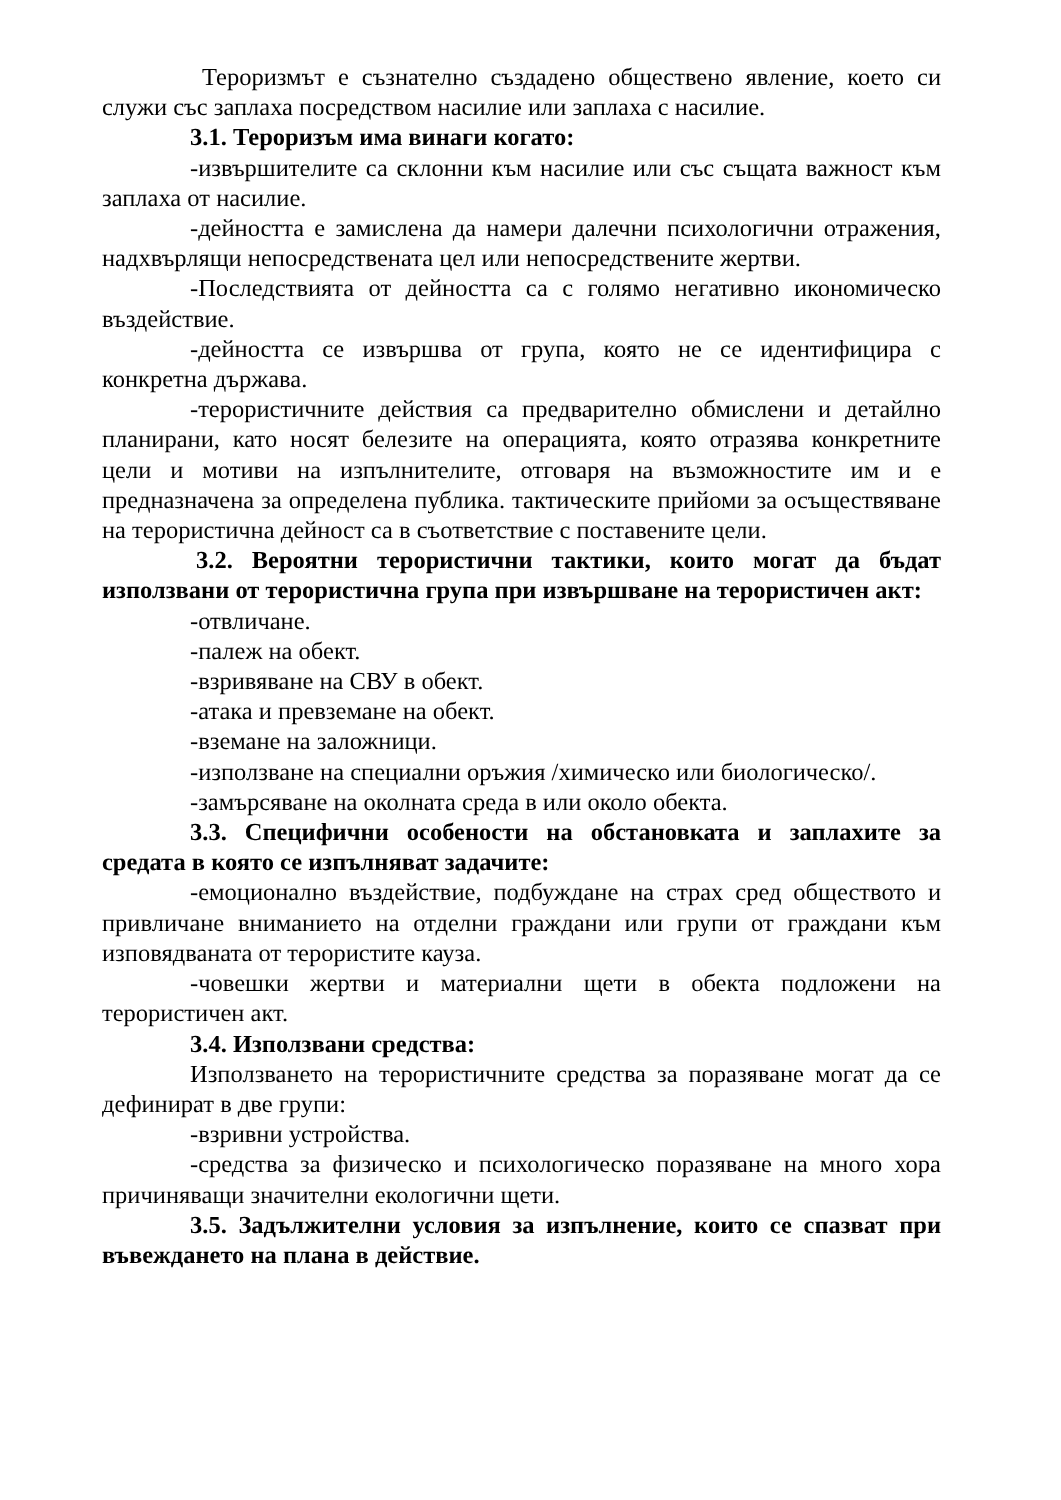Тероризмът е съзнателно създадено обществено явление, което си служи със заплаха посредством насилие или заплаха с насилие.
3.1. Тероризъм има винаги когато:
-извършителите са склонни към насилие или със същата важност към заплаха от насилие.
-дейността е замислена да намери далечни психологични отражения, надхвърлящи непосредствената цел или непосредствените жертви.
-Последствията от дейността са с голямо негативно икономическо въздействие.
-дейността се извършва от група, която не се идентифицира с конкретна държава.
-терористичните действия са предварително обмислени и детайлно планирани, като носят белезите на операцията, която отразява конкретните цели и мотиви на изпълнителите, отговаря на възможностите им и е предназначена за определена публика. тактическите прийоми за осъществяване на терористична дейност са в съответствие с поставените цели.
3.2. Вероятни терористични тактики, които могат да бъдат използвани от терористична група при извършване на терористичен акт:
-отвличане.
-палеж на обект.
-взривяване на СВУ в обект.
-атака и превземане на обект.
-вземане на заложници.
-използване на специални оръжия /химическо или биологическо/.
-замърсяване на околната среда в или около обекта.
3.3. Специфични особености на обстановката и заплахите за средата в която се изпълняват задачите:
-емоционално въздействие, подбуждане на страх сред обществото и привличане вниманието на отделни граждани или групи от граждани към изповядваната от терористите кауза.
-човешки жертви и материални щети в обекта подложени на терористичен акт.
3.4. Използвани средства:
Използването на терористичните средства за поразяване могат да се дефинират в две групи:
-взривни устройства.
-средства за физическо и психологическо поразяване на много хора причиняващи значителни екологични щети.
3.5. Задължителни условия за изпълнение, които се спазват при въвеждането на плана в действие.